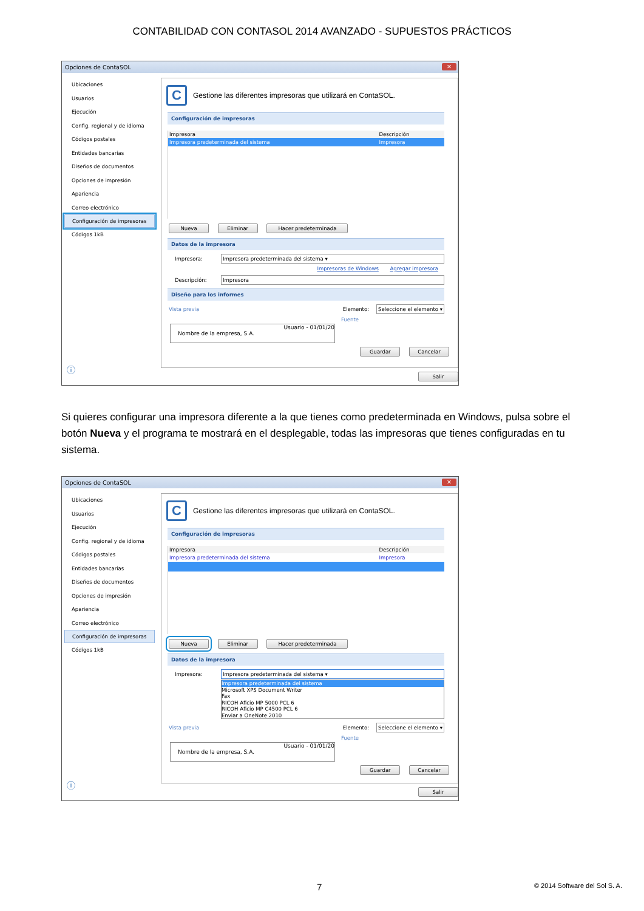CONTABILIDAD CON CONTASOL 2014 AVANZADO - SUPUESTOS PRÁCTICOS
Opciones de ContaSOL ✕
Ubicaciones
Usuarios
Ejecución
Config. regional y de idioma
Códigos postales
Entidades bancarias
Diseños de documentos
Opciones de impresión
Apariencia
Correo electrónico
Configuración de impresoras
Códigos 1kB
ⓘ
C
Gestione las diferentes impresoras que utilizará en ContaSOL.
Configuración de impresoras
| Impresora | Descripción |
| --- | --- |
| Impresora predeterminada del sistema | Impresora |
Nueva Eliminar Hacer predeterminada
Datos de la impresora
Impresora: Impresora predeterminada del sistema ▾
Impresoras de Windows Agregar impresora
Descripción: Impresora
Diseño para los informes
Vista previa Elemento: Seleccione el elemento ▾
Fuente
Usuario - 01/01/20
Nombre de la empresa, S.A.
Guardar Cancelar
Salir
Si quieres configurar una impresora diferente a la que tienes como predeterminada en Windows, pulsa sobre el botón Nueva y el programa te mostrará en el desplegable, todas las impresoras que tienes configuradas en tu sistema.
Opciones de ContaSOL ✕
Ubicaciones
Usuarios
Ejecución
Config. regional y de idioma
Códigos postales
Entidades bancarias
Diseños de documentos
Opciones de impresión
Apariencia
Correo electrónico
Configuración de impresoras
Códigos 1kB
ⓘ
C
Gestione las diferentes impresoras que utilizará en ContaSOL.
Configuración de impresoras
| Impresora | Descripción |
| --- | --- |
| Impresora predeterminada del sistema | Impresora |
Nueva Eliminar Hacer predeterminada
Datos de la impresora
Impresora: Impresora predeterminada del sistema ▾
Impresora predeterminada del sistema
Microsoft XPS Document Writer
Fax
RICOH Aficio MP 5000 PCL 6
RICOH Aficio MP C4500 PCL 6
Enviar a OneNote 2010
Vista previa Elemento: Seleccione el elemento ▾
Fuente
Usuario - 01/01/20
Nombre de la empresa, S.A.
Guardar Cancelar
Salir
7 © 2014 Software del Sol S. A.